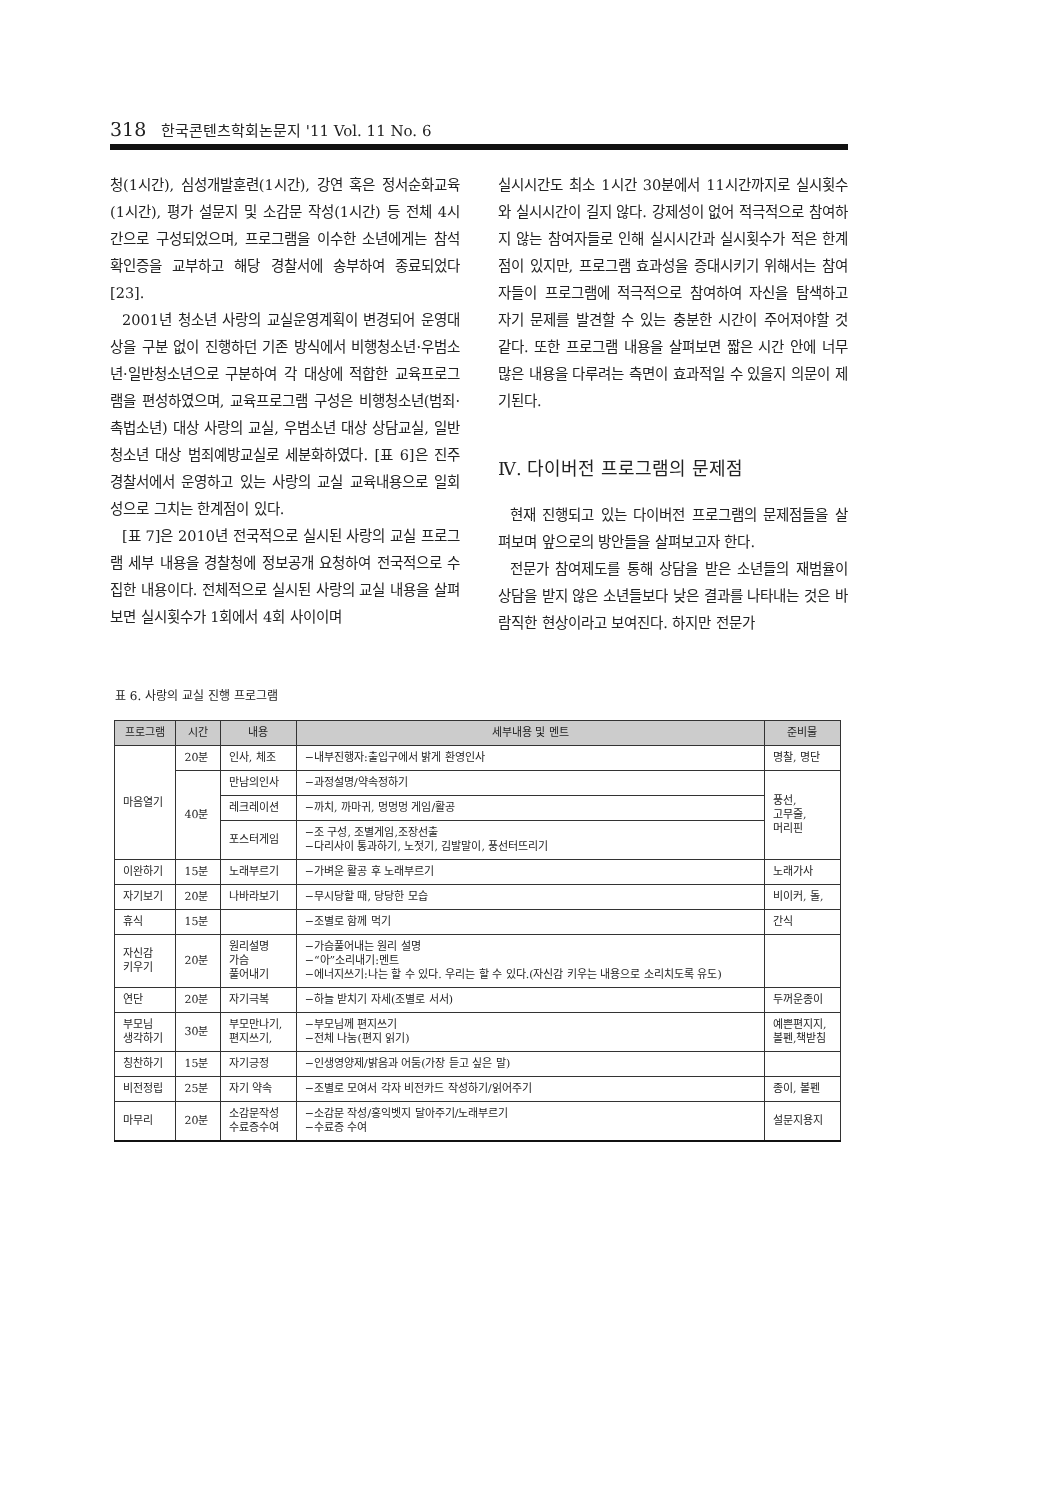318 한국콘텐츠학회논문지 '11 Vol. 11 No. 6
청(1시간), 심성개발훈련(1시간), 강연 혹은 정서순화교육(1시간), 평가 설문지 및 소감문 작성(1시간) 등 전체 4시간으로 구성되었으며, 프로그램을 이수한 소년에게는 참석확인증을 교부하고 해당 경찰서에 송부하여 종료되었다[23].
2001년 청소년 사랑의 교실운영계획이 변경되어 운영대상을 구분 없이 진행하던 기존 방식에서 비행청소년·우범소년·일반청소년으로 구분하여 각 대상에 적합한 교육프로그램을 편성하였으며, 교육프로그램 구성은 비행청소년(범죄·촉법소년) 대상 사랑의 교실, 우범소년 대상 상담교실, 일반청소년 대상 범죄예방교실로 세분화하였다. [표 6]은 진주 경찰서에서 운영하고 있는 사랑의 교실 교육내용으로 일회성으로 그치는 한계점이 있다.
[표 7]은 2010년 전국적으로 실시된 사랑의 교실 프로그램 세부 내용을 경찰청에 정보공개 요청하여 전국적으로 수집한 내용이다. 전체적으로 실시된 사랑의 교실 내용을 살펴보면 실시횟수가 1회에서 4회 사이이며
실시시간도 최소 1시간 30분에서 11시간까지로 실시횟수와 실시시간이 길지 않다. 강제성이 없어 적극적으로 참여하지 않는 참여자들로 인해 실시시간과 실시횟수가 적은 한계점이 있지만, 프로그램 효과성을 증대시키기 위해서는 참여자들이 프로그램에 적극적으로 참여하여 자신을 탐색하고 자기 문제를 발견할 수 있는 충분한 시간이 주어져야할 것 같다. 또한 프로그램 내용을 살펴보면 짧은 시간 안에 너무 많은 내용을 다루려는 측면이 효과적일 수 있을지 의문이 제기된다.
Ⅳ. 다이버전 프로그램의 문제점
현재 진행되고 있는 다이버전 프로그램의 문제점들을 살펴보며 앞으로의 방안들을 살펴보고자 한다.
전문가 참여제도를 통해 상담을 받은 소년들의 재범율이 상담을 받지 않은 소년들보다 낮은 결과를 나타내는 것은 바람직한 현상이라고 보여진다. 하지만 전문가
표 6. 사랑의 교실 진행 프로그램
| 프로그램 | 시간 | 내용 | 세부내용 및 멘트 | 준비물 |
| --- | --- | --- | --- | --- |
| 마음열기 | 20분 | 인사, 체조 | −내부진행자:출입구에서 밝게 환영인사 | 명찰, 명단 |
| | 40분 | 만남의인사 | −과정설명/약속정하기 | 풍선, 고무줄, 머리핀 |
| | | 레크레이션 | −까치, 까마귀, 멍멍멍 게임/활공 | |
| | | 포스터게임 | −조 구성, 조별게임,조장선출 −다리사이 통과하기, 노젓기, 김발말이, 풍선터뜨리기 | |
| 이완하기 | 15분 | 노래부르기 | −가벼운 활공 후 노래부르기 | 노래가사 |
| 자기보기 | 20분 | 나바라보기 | −무시당할 때, 당당한 모습 | 비이커, 돌, |
| 휴식 | 15분 | | −조별로 함께 먹기 | 간식 |
| 자신감 키우기 | 20분 | 원리설명 가슴 풀어내기 | −가슴풀어내는 원리 설명 −“아”소리내기:멘트 −에너지쓰기:나는 할 수 있다. 우리는 할 수 있다.(자신감 키우는 내용으로 소리치도록 유도) | |
| 연단 | 20분 | 자기극복 | −하늘 받치기 자세(조별로 서서) | 두꺼운종이 |
| 부모님 생각하기 | 30분 | 부모만나기, 편지쓰기, | −부모님께 편지쓰기 −전체 나눔(편지 읽기) | 예쁜편지지, 볼펜,책받침 |
| 칭찬하기 | 15분 | 자기긍정 | −인생영양제/밝음과 어둠(가장 듣고 싶은 말) | |
| 비전정립 | 25분 | 자기 약속 | −조별로 모여서 각자 비전카드 작성하기/읽어주기 | 종이, 볼펜 |
| 마무리 | 20분 | 소감문작성 수료증수여 | −소감문 작성/홍익벳지 달아주기/노래부르기 −수료증 수여 | 설문지용지 |